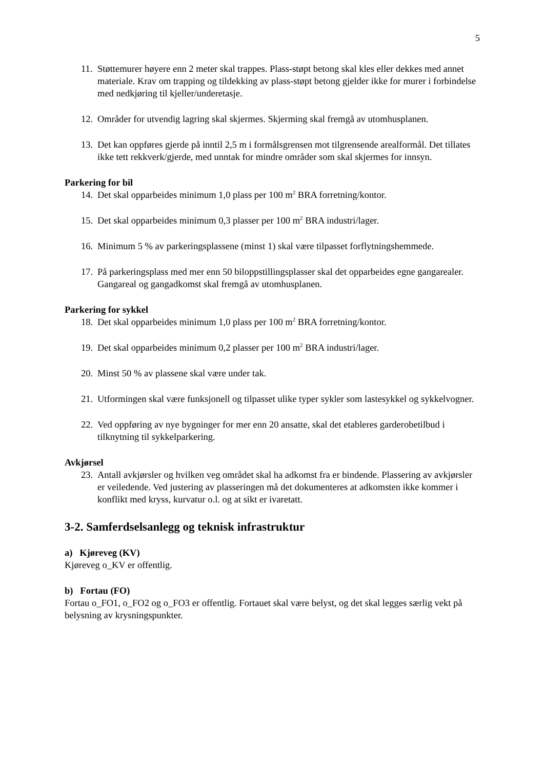5
11. Støttemurer høyere enn 2 meter skal trappes. Plass-støpt betong skal kles eller dekkes med annet materiale. Krav om trapping og tildekking av plass-støpt betong gjelder ikke for murer i forbindelse med nedkjøring til kjeller/underetasje.
12. Områder for utvendig lagring skal skjermes. Skjerming skal fremgå av utomhusplanen.
13. Det kan oppføres gjerde på inntil 2,5 m i formålsgrensen mot tilgrensende arealformål. Det tillates ikke tett rekkverk/gjerde, med unntak for mindre områder som skal skjermes for innsyn.
Parkering for bil
14. Det skal opparbeides minimum 1,0 plass per 100 m<sup>2</sup> BRA forretning/kontor.
15. Det skal opparbeides minimum 0,3 plasser per 100 m<sup>2</sup> BRA industri/lager.
16. Minimum 5 % av parkeringsplassene (minst 1) skal være tilpasset forflytningshemmede.
17. På parkeringsplass med mer enn 50 biloppstillingsplasser skal det opparbeides egne gangarealer. Gangareal og gangadkomst skal fremgå av utomhusplanen.
Parkering for sykkel
18. Det skal opparbeides minimum 1,0 plass per 100 m<sup>2</sup> BRA forretning/kontor.
19. Det skal opparbeides minimum 0,2 plasser per 100 m<sup>2</sup> BRA industri/lager.
20. Minst 50 % av plassene skal være under tak.
21. Utformingen skal være funksjonell og tilpasset ulike typer sykler som lastesykkel og sykkelvogner.
22. Ved oppføring av nye bygninger for mer enn 20 ansatte, skal det etableres garderobetilbud i tilknytning til sykkelparkering.
Avkjørsel
23. Antall avkjørsler og hvilken veg området skal ha adkomst fra er bindende. Plassering av avkjørsler er veiledende. Ved justering av plasseringen må det dokumenteres at adkomsten ikke kommer i konflikt med kryss, kurvatur o.l. og at sikt er ivaretatt.
3-2. Samferdselsanlegg og teknisk infrastruktur
a) Kjøreveg (KV)
Kjøreveg o_KV er offentlig.
b) Fortau (FO)
Fortau o_FO1, o_FO2 og o_FO3 er offentlig. Fortauet skal være belyst, og det skal legges særlig vekt på belysning av krysningspunkter.